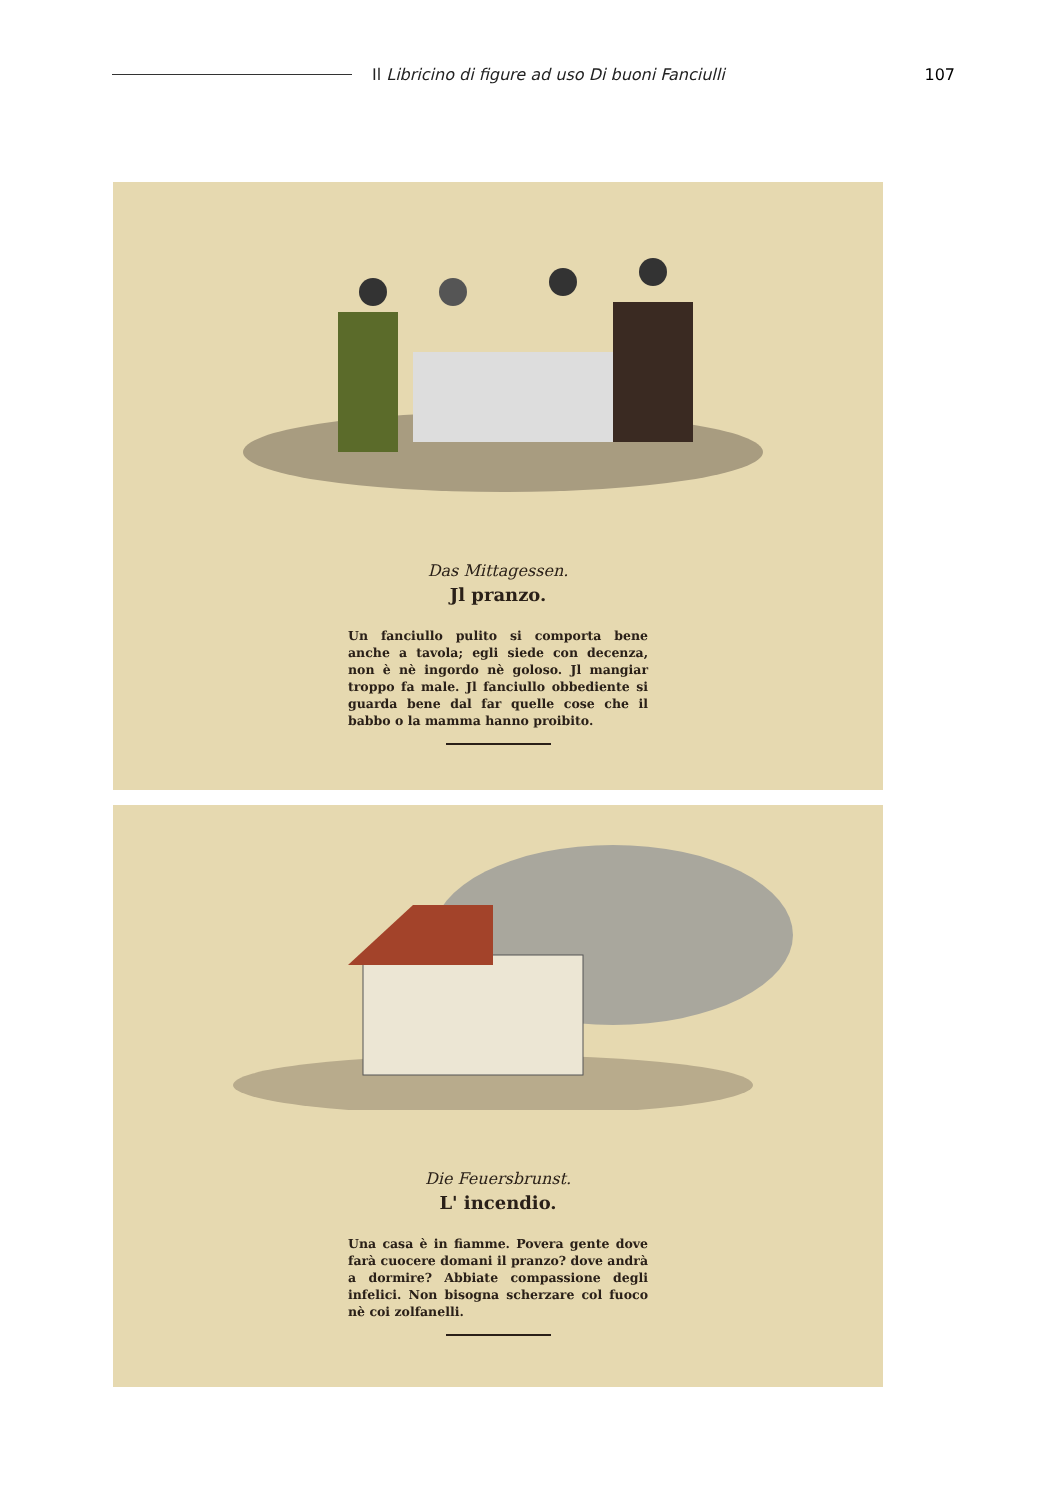Il Libricino di figure ad uso Di buoni Fanciulli
107
Das Mittagessen.
Jl pranzo.
Un fanciullo pulito si comporta bene anche a tavola; egli siede con decenza, non è nè ingordo nè goloso. Jl mangiar troppo fa male. Jl fanciullo obbediente si guarda bene dal far quelle cose che il babbo o la mamma hanno proibito.
Die Feuersbrunst.
L' incendio.
Una casa è in fiamme. Povera gente dove farà cuocere domani il pranzo? dove andrà a dormire? Abbiate compassione degli infelici. Non bisogna scherzare col fuoco nè coi zolfanelli.